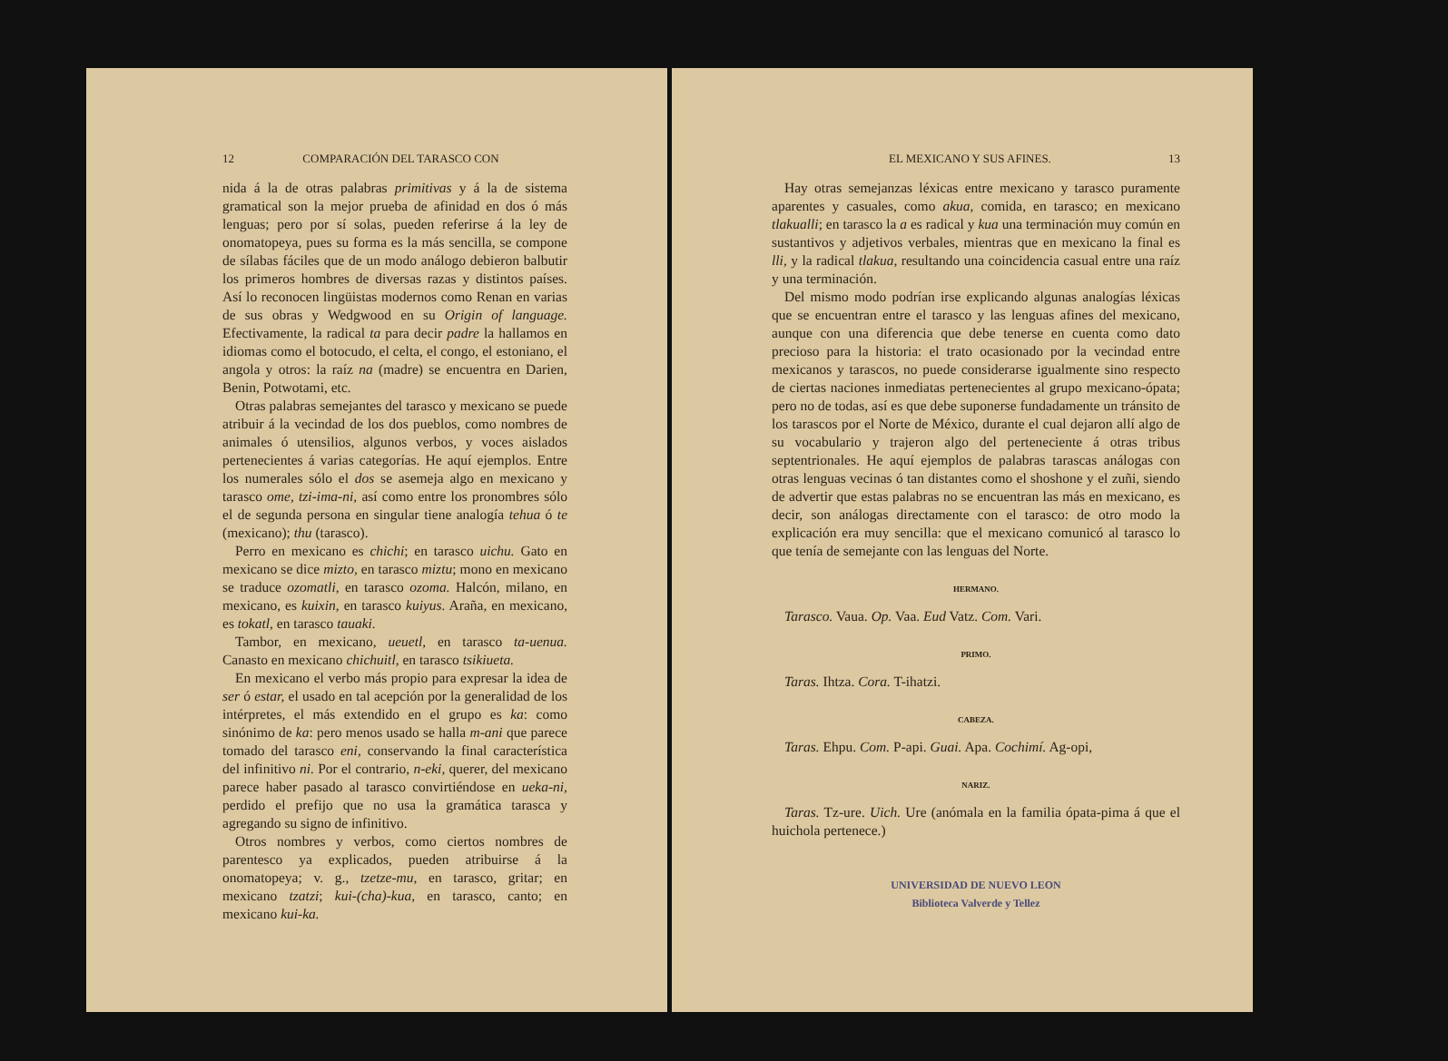12 COMPARACIÓN DEL TARASCO CON
nida á la de otras palabras primitivas y á la de sistema gramatical son la mejor prueba de afinidad en dos ó más lenguas; pero por sí solas, pueden referirse á la ley de onomatopeya, pues su forma es la más sencilla, se compone de sílabas fáciles que de un modo análogo debieron balbutir los primeros hombres de diversas razas y distintos países. Así lo reconocen lingüistas modernos como Renan en varias de sus obras y Wedgwood en su Origin of language. Efectivamente, la radical ta para decir padre la hallamos en idiomas como el botocudo, el celta, el congo, el estoniano, el angola y otros: la raíz na (madre) se encuentra en Darien, Benin, Potwotami, etc.
Otras palabras semejantes del tarasco y mexicano se puede atribuir á la vecindad de los dos pueblos, como nombres de animales ó utensilios, algunos verbos, y voces aislados pertenecientes á varias categorías. He aquí ejemplos. Entre los numerales sólo el dos se asemeja algo en mexicano y tarasco ome, tzi-ima-ni, así como entre los pronombres sólo el de segunda persona en singular tiene analogía tehua ó te (mexicano); thu (tarasco).
Perro en mexicano es chichi; en tarasco uichu. Gato en mexicano se dice mizto, en tarasco miztu; mono en mexicano se traduce ozomatli, en tarasco ozoma. Halcón, milano, en mexicano, es kuixin, en tarasco kuiyus. Araña, en mexicano, es tokatl, en tarasco tauaki.
Tambor, en mexicano, ueuetl, en tarasco ta-uenua. Canasto en mexicano chichuitl, en tarasco tsikiueta.
En mexicano el verbo más propio para expresar la idea de ser ó estar, el usado en tal acepción por la generalidad de los intérpretes, el más extendido en el grupo es ka: como sinónimo de ka: pero menos usado se halla m-ani que parece tomado del tarasco eni, conservando la final característica del infinitivo ni. Por el contrario, n-eki, querer, del mexicano parece haber pasado al tarasco convirtiéndose en ueka-ni, perdido el prefijo que no usa la gramática tarasca y agregando su signo de infinitivo.
Otros nombres y verbos, como ciertos nombres de parentesco ya explicados, pueden atribuirse á la onomatopeya; v. g., tzetze-mu, en tarasco, gritar; en mexicano tzatzi; kui-(cha)-kua, en tarasco, canto; en mexicano kui-ka.
EL MEXICANO Y SUS AFINES. 13
Hay otras semejanzas léxicas entre mexicano y tarasco puramente aparentes y casuales, como akua, comida, en tarasco; en mexicano tlakualli; en tarasco la a es radical y kua una terminación muy común en sustantivos y adjetivos verbales, mientras que en mexicano la final es lli, y la radical tlakua, resultando una coincidencia casual entre una raíz y una terminación.
Del mismo modo podrían irse explicando algunas analogías léxicas que se encuentran entre el tarasco y las lenguas afines del mexicano, aunque con una diferencia que debe tenerse en cuenta como dato precioso para la historia: el trato ocasionado por la vecindad entre mexicanos y tarascos, no puede considerarse igualmente sino respecto de ciertas naciones inmediatas pertenecientes al grupo mexicano-ópata; pero no de todas, así es que debe suponerse fundadamente un tránsito de los tarascos por el Norte de México, durante el cual dejaron allí algo de su vocabulario y trajeron algo del perteneciente á otras tribus septentrionales. He aquí ejemplos de palabras tarascas análogas con otras lenguas vecinas ó tan distantes como el shoshone y el zuñi, siendo de advertir que estas palabras no se encuentran las más en mexicano, es decir, son análogas directamente con el tarasco: de otro modo la explicación era muy sencilla: que el mexicano comunicó al tarasco lo que tenía de semejante con las lenguas del Norte.
HERMANO.
Tarasco. Vaua. Op. Vaa. Eud Vatz. Com. Vari.
PRIMO.
Taras. Ihtza. Cora. T-ihatzi.
CABEZA.
Taras. Ehpu. Com. P-api. Guai. Apa. Cochimí. Ag-opi,
NARIZ.
Taras. Tz-ure. Uich. Ure (anómala en la familia ópata-pima á que el huichola pertenece.)
UNIVERSIDAD DE NUEVO LEON
Biblioteca Valverde y Tellez